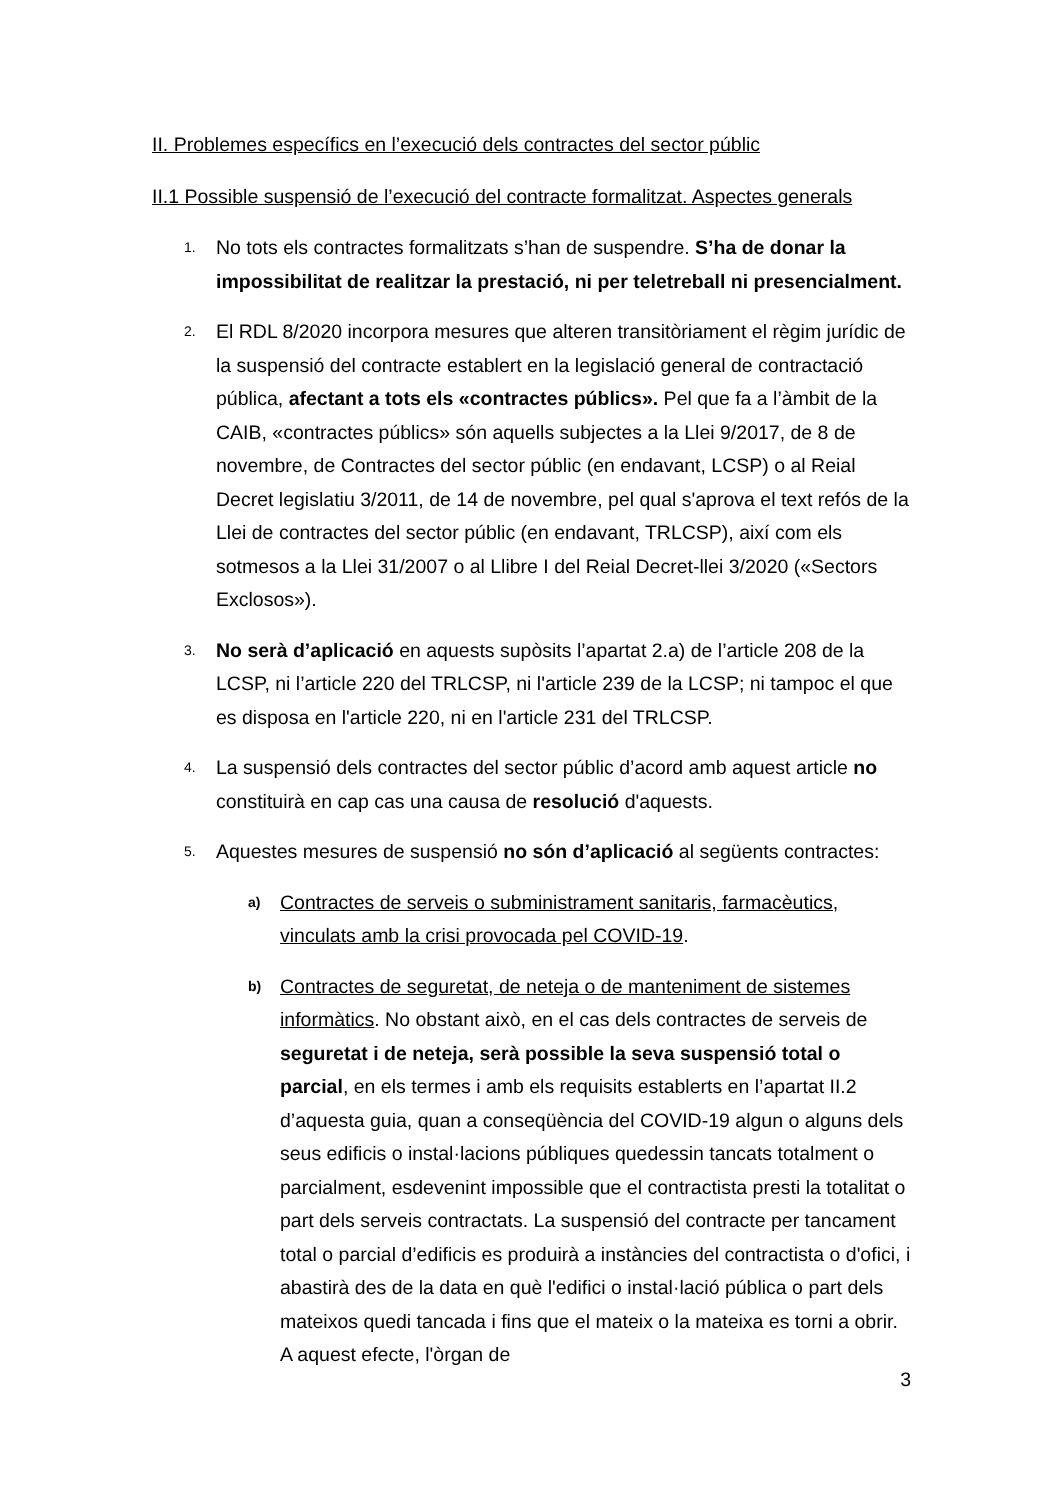II. Problemes específics en l’execució dels contractes del sector públic
II.1 Possible suspensió de l’execució del contracte formalitzat. Aspectes generals
1.
No tots els contractes formalitzats s’han de suspendre. S’ha de donar la impossibilitat de realitzar la prestació, ni per teletreball ni presencialment.
2.
El RDL 8/2020 incorpora mesures que alteren transitòriament el règim jurídic de la suspensió del contracte establert en la legislació general de contractació pública, afectant a tots els «contractes públics». Pel que fa a l’àmbit de la CAIB, «contractes públics» són aquells subjectes a la Llei 9/2017, de 8 de novembre, de Contractes del sector públic (en endavant, LCSP) o al Reial Decret legislatiu 3/2011, de 14 de novembre, pel qual s'aprova el text refós de la Llei de contractes del sector públic (en endavant, TRLCSP), així com els sotmesos a la Llei 31/2007 o al Llibre I del Reial Decret-llei 3/2020 («Sectors Exclosos»).
3.
No serà d’aplicació en aquests supòsits l’apartat 2.a) de l’article 208 de la LCSP, ni l’article 220 del TRLCSP, ni l'article 239 de la LCSP; ni tampoc el que es disposa en l'article 220, ni en l'article 231 del TRLCSP.
4.
La suspensió dels contractes del sector públic d’acord amb aquest article no constituirà en cap cas una causa de resolució d'aquests.
5.
Aquestes mesures de suspensió no són d’aplicació al següents contractes:
a)
Contractes de serveis o subministrament sanitaris, farmacèutics, vinculats amb la crisi provocada pel COVID-19.
b)
Contractes de seguretat, de neteja o de manteniment de sistemes informàtics. No obstant això, en el cas dels contractes de serveis de seguretat i de neteja, serà possible la seva suspensió total o parcial, en els termes i amb els requisits establerts en l’apartat II.2 d’aquesta guia, quan a conseqüència del COVID-19 algun o alguns dels seus edificis o instal·lacions públiques quedessin tancats totalment o parcialment, esdevenint impossible que el contractista presti la totalitat o part dels serveis contractats. La suspensió del contracte per tancament total o parcial d’edificis es produirà a instàncies del contractista o d'ofici, i abastirà des de la data en què l'edifici o instal·lació pública o part dels mateixos quedi tancada i fins que el mateix o la mateixa es torni a obrir. A aquest efecte, l'òrgan de
3